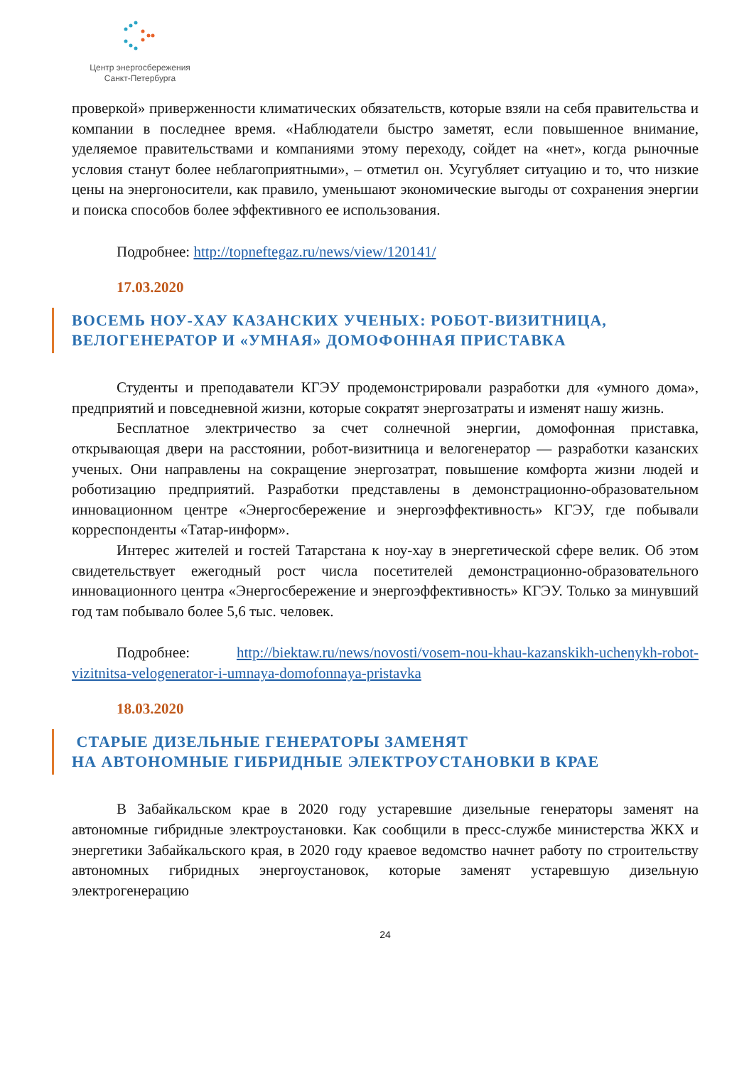Центр энергосбережения
Санкт-Петербурга
проверкой» приверженности климатических обязательств, которые взяли на себя правительства и компании в последнее время. «Наблюдатели быстро заметят, если повышенное внимание, уделяемое правительствами и компаниями этому переходу, сойдет на «нет», когда рыночные условия станут более неблагоприятными», – отметил он. Усугубляет ситуацию и то, что низкие цены на энергоносители, как правило, уменьшают экономические выгоды от сохранения энергии и поиска способов более эффективного ее использования.
Подробнее: http://topneftegaz.ru/news/view/120141/
17.03.2020
ВОСЕМЬ НОУ-ХАУ КАЗАНСКИХ УЧЕНЫХ: РОБОТ-ВИЗИТНИЦА, ВЕЛОГЕНЕРАТОР И «УМНАЯ» ДОМОФОННАЯ ПРИСТАВКА
Студенты и преподаватели КГЭУ продемонстрировали разработки для «умного дома», предприятий и повседневной жизни, которые сократят энергозатраты и изменят нашу жизнь.
Бесплатное электричество за счет солнечной энергии, домофонная приставка, открывающая двери на расстоянии, робот-визитница и велогенератор — разработки казанских ученых. Они направлены на сокращение энергозатрат, повышение комфорта жизни людей и роботизацию предприятий. Разработки представлены в демонстрационно-образовательном инновационном центре «Энергосбережение и энергоэффективность» КГЭУ, где побывали корреспонденты «Татар-информ».
Интерес жителей и гостей Татарстана к ноу-хау в энергетической сфере велик. Об этом свидетельствует ежегодный рост числа посетителей демонстрационно-образовательного инновационного центра «Энергосбережение и энергоэффективность» КГЭУ. Только за минувший год там побывало более 5,6 тыс. человек.
Подробнее: http://biektaw.ru/news/novosti/vosem-nou-khau-kazanskikh-uchenykh-robot-vizitnitsa-velogenerator-i-umnaya-domofonnaya-pristavka
18.03.2020
СТАРЫЕ ДИЗЕЛЬНЫЕ ГЕНЕРАТОРЫ ЗАМЕНЯТ
НА АВТОНОМНЫЕ ГИБРИДНЫЕ ЭЛЕКТРОУСТАНОВКИ В КРАЕ
В Забайкальском крае в 2020 году устаревшие дизельные генераторы заменят на автономные гибридные электроустановки. Как сообщили в пресс-службе министерства ЖКХ и энергетики Забайкальского края, в 2020 году краевое ведомство начнет работу по строительству автономных гибридных энергоустановок, которые заменят устаревшую дизельную электрогенерацию
24